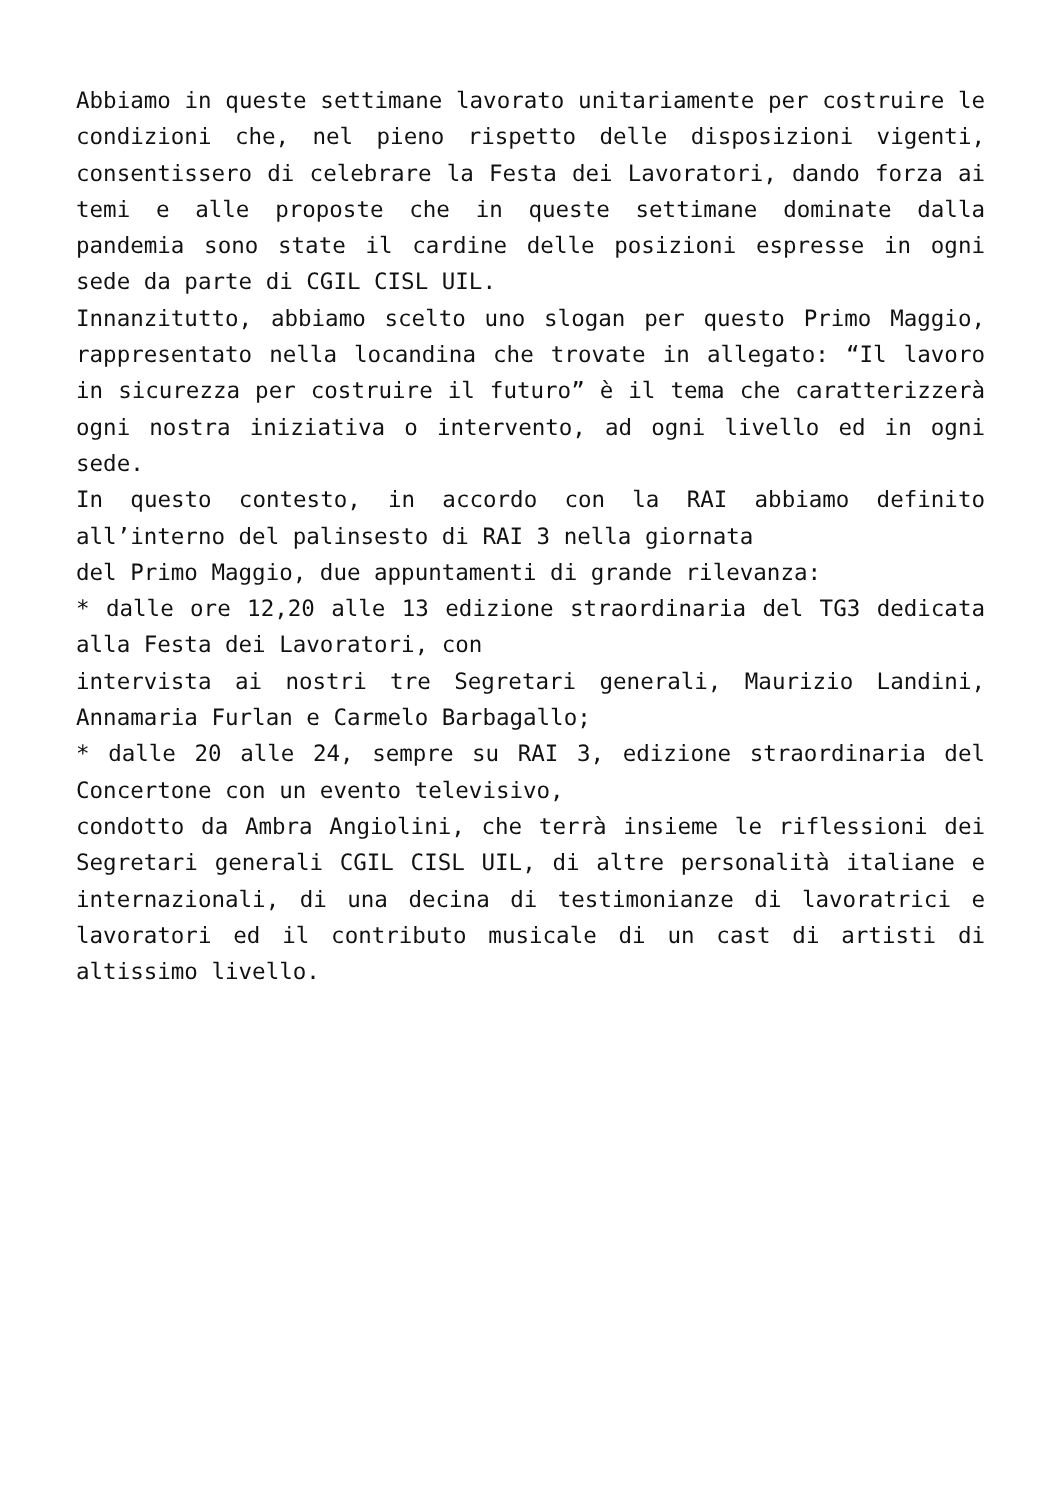Abbiamo in queste settimane lavorato unitariamente per costruire le condizioni che, nel pieno rispetto delle disposizioni vigenti, consentissero di celebrare la Festa dei Lavoratori, dando forza ai temi e alle proposte che in queste settimane dominate dalla pandemia sono state il cardine delle posizioni espresse in ogni sede da parte di CGIL CISL UIL.
Innanzitutto, abbiamo scelto uno slogan per questo Primo Maggio, rappresentato nella locandina che trovate in allegato: “Il lavoro in sicurezza per costruire il futuro” è il tema che caratterizzerà ogni nostra iniziativa o intervento, ad ogni livello ed in ogni sede.
In questo contesto, in accordo con la RAI abbiamo definito all’interno del palinsesto di RAI 3 nella giornata
del Primo Maggio, due appuntamenti di grande rilevanza:
* dalle ore 12,20 alle 13 edizione straordinaria del TG3 dedicata alla Festa dei Lavoratori, con
intervista ai nostri tre Segretari generali, Maurizio Landini, Annamaria Furlan e Carmelo Barbagallo;
* dalle 20 alle 24, sempre su RAI 3, edizione straordinaria del Concertone con un evento televisivo,
condotto da Ambra Angiolini, che terrà insieme le riflessioni dei Segretari generali CGIL CISL UIL, di altre personalità italiane e internazionali, di una decina di testimonianze di lavoratrici e lavoratori ed il contributo musicale di un cast di artisti di altissimo livello.